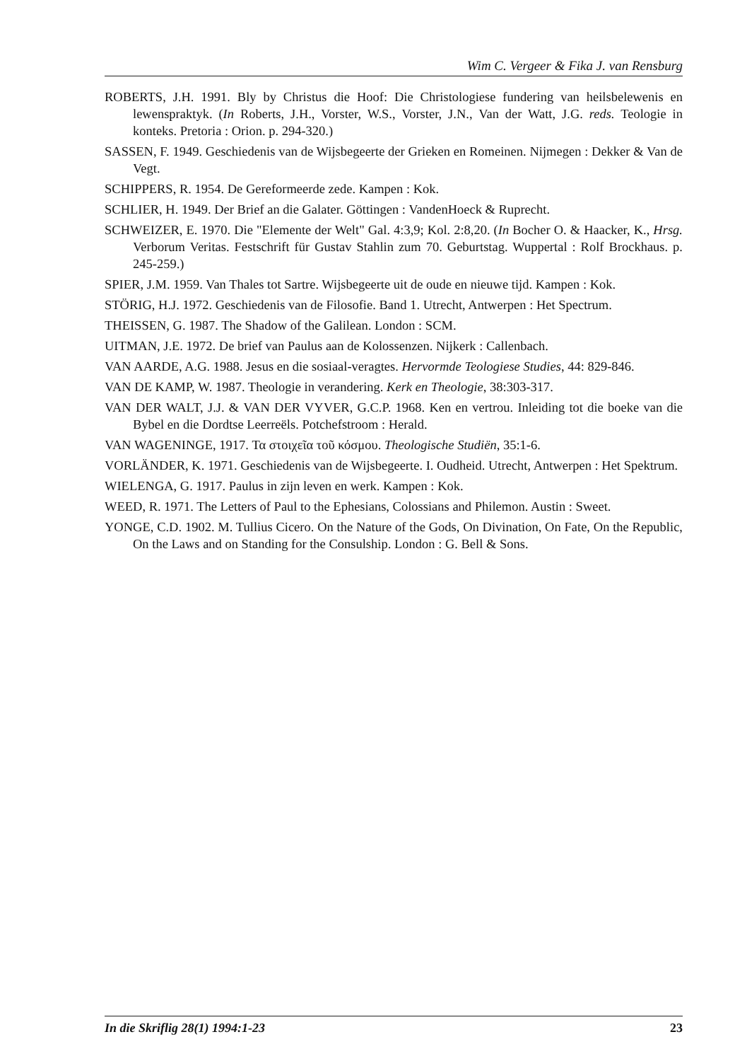Wim C. Vergeer & Fika J. van Rensburg
ROBERTS, J.H. 1991. Bly by Christus die Hoof: Die Christologiese fundering van heilsbelewenis en lewenspraktyk. (In Roberts, J.H., Vorster, W.S., Vorster, J.N., Van der Watt, J.G. reds. Teologie in konteks. Pretoria : Orion. p. 294-320.)
SASSEN, F. 1949. Geschiedenis van de Wijsbegeerte der Grieken en Romeinen. Nijmegen : Dekker & Van de Vegt.
SCHIPPERS, R. 1954. De Gereformeerde zede. Kampen : Kok.
SCHLIER, H. 1949. Der Brief an die Galater. Göttingen : VandenHoeck & Ruprecht.
SCHWEIZER, E. 1970. Die "Elemente der Welt" Gal. 4:3,9; Kol. 2:8,20. (In Bocher O. & Haacker, K., Hrsg. Verborum Veritas. Festschrift für Gustav Stahlin zum 70. Geburtstag. Wuppertal : Rolf Brockhaus. p. 245-259.)
SPIER, J.M. 1959. Van Thales tot Sartre. Wijsbegeerte uit de oude en nieuwe tijd. Kampen : Kok.
STÖRIG, H.J. 1972. Geschiedenis van de Filosofie. Band 1. Utrecht, Antwerpen : Het Spectrum.
THEISSEN, G. 1987. The Shadow of the Galilean. London : SCM.
UITMAN, J.E. 1972. De brief van Paulus aan de Kolossenzen. Nijkerk : Callenbach.
VAN AARDE, A.G. 1988. Jesus en die sosiaal-veragtes. Hervormde Teologiese Studies, 44: 829-846.
VAN DE KAMP, W. 1987. Theologie in verandering. Kerk en Theologie, 38:303-317.
VAN DER WALT, J.J. & VAN DER VYVER, G.C.P. 1968. Ken en vertrou. Inleiding tot die boeke van die Bybel en die Dordtse Leerreëls. Potchefstroom : Herald.
VAN WAGENINGE, 1917. Τα στοιχεῖα τοῦ κόσμου. Theologische Studiën, 35:1-6.
VORLÄNDER, K. 1971. Geschiedenis van de Wijsbegeerte. I. Oudheid. Utrecht, Antwerpen : Het Spektrum.
WIELENGA, G. 1917. Paulus in zijn leven en werk. Kampen : Kok.
WEED, R. 1971. The Letters of Paul to the Ephesians, Colossians and Philemon. Austin : Sweet.
YONGE, C.D. 1902. M. Tullius Cicero. On the Nature of the Gods, On Divination, On Fate, On the Republic, On the Laws and on Standing for the Consulship. London : G. Bell & Sons.
In die Skriflig 28(1) 1994:1-23 23